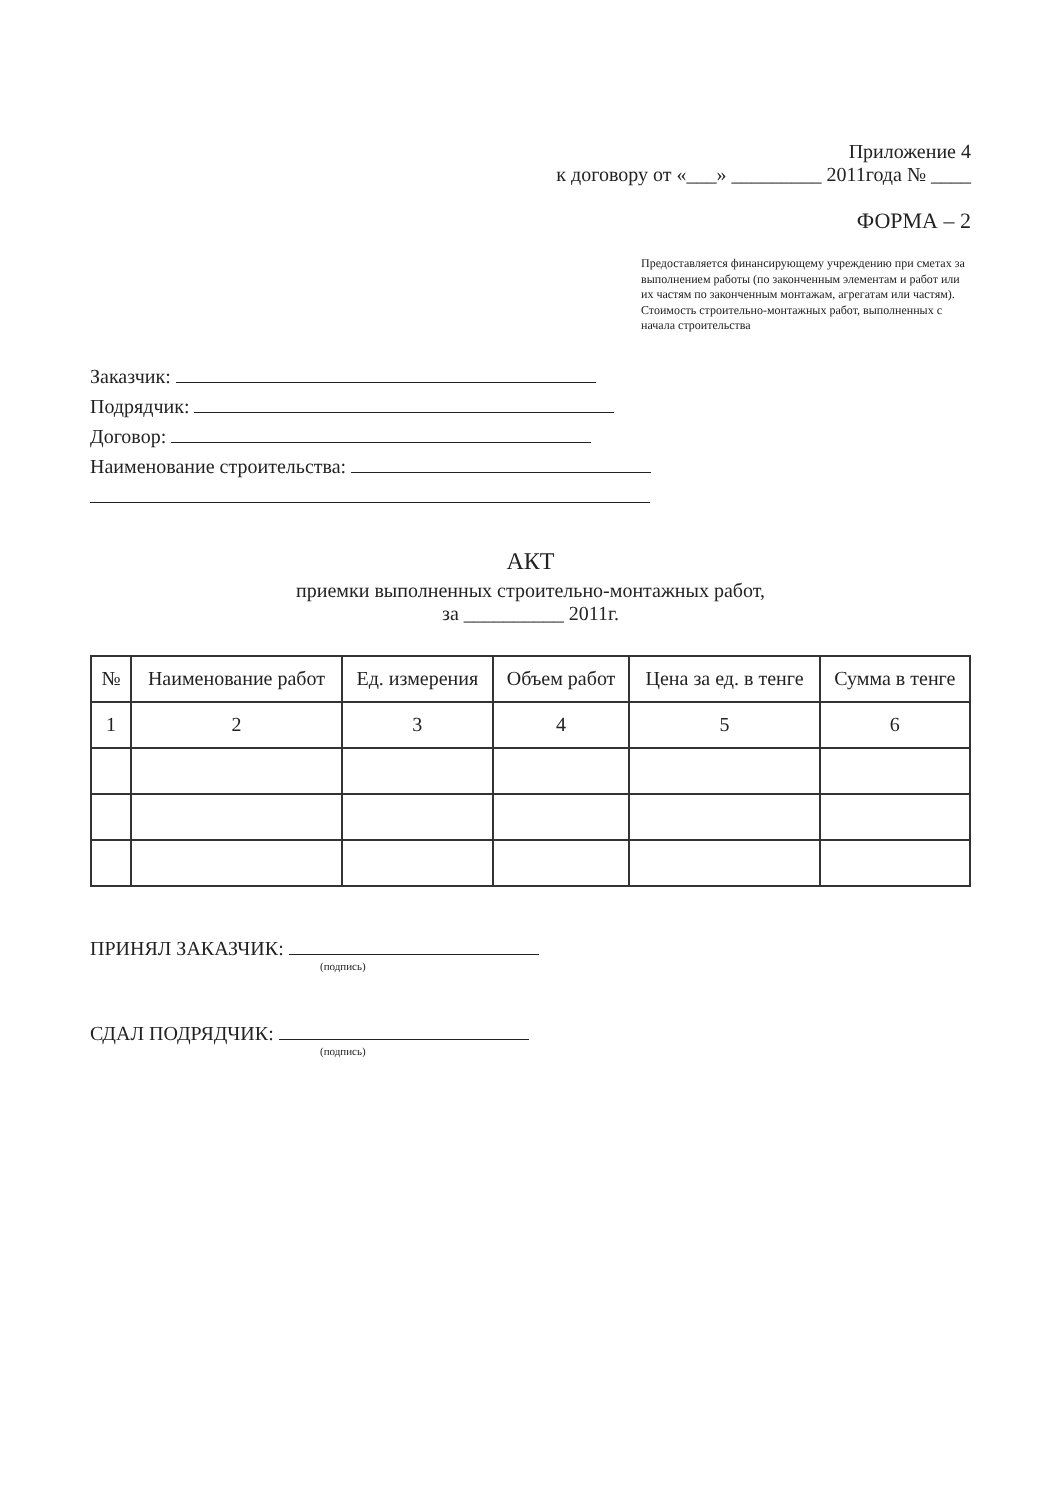Приложение 4
к договору от «___» _________ 2011года № ____
ФОРМА – 2
Предоставляется финансирующему учреждению при сметах за выполнением работы (по законченным элементам и работ или их частям по законченным монтажам, агрегатам или частям). Стоимость строительно-монтажных работ, выполненных с начала строительства
Заказчик:
Подрядчик:
Договор:
Наименование строительства:
АКТ
приемки выполненных строительно-монтажных работ,
за __________ 2011г.
| № | Наименование работ | Ед. измерения | Объем работ | Цена за ед. в тенге | Сумма в тенге |
| --- | --- | --- | --- | --- | --- |
| 1 | 2 | 3 | 4 | 5 | 6 |
ПРИНЯЛ ЗАКАЗЧИК:
(подпись)
СДАЛ ПОДРЯДЧИК:
(подпись)